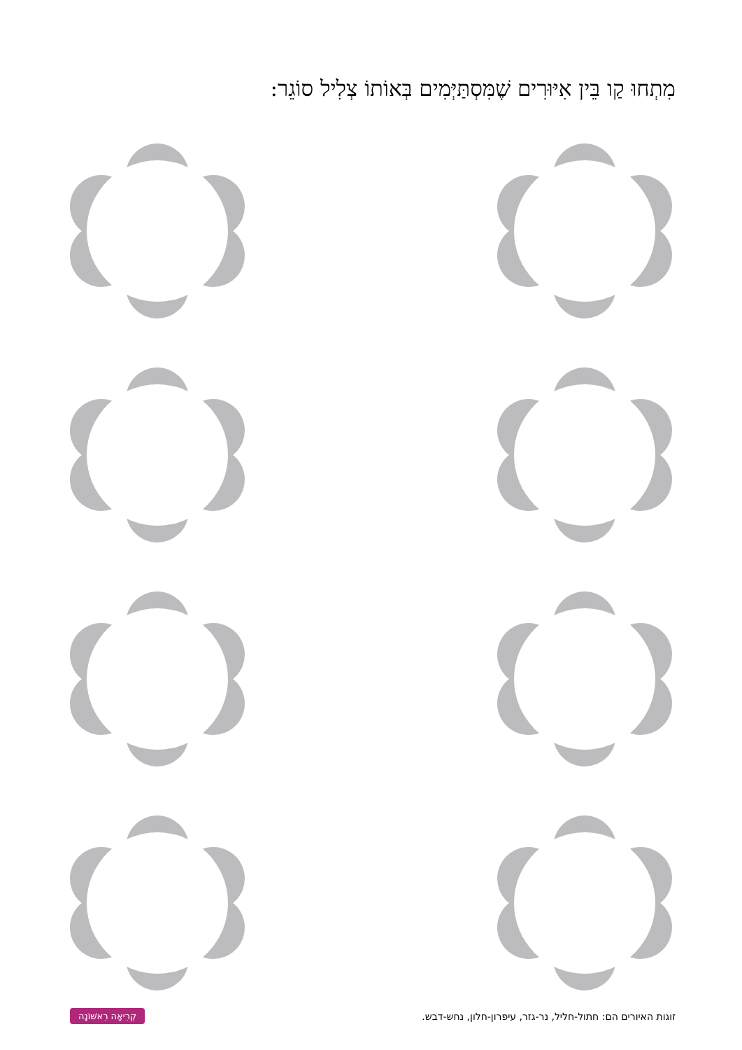מִתְחוּ קַו בֵּין אִיּוּרִים שֶׁמִּסְתַּיְּמִים בְּאוֹתוֹ צְלִיל סוֹגֵר:
קְרִיאָה רִאשׁוֹנָה זוגות האיורים הם: חתול-חליל, נר-גזר, עיפרון-חלון, נחש-דבש.